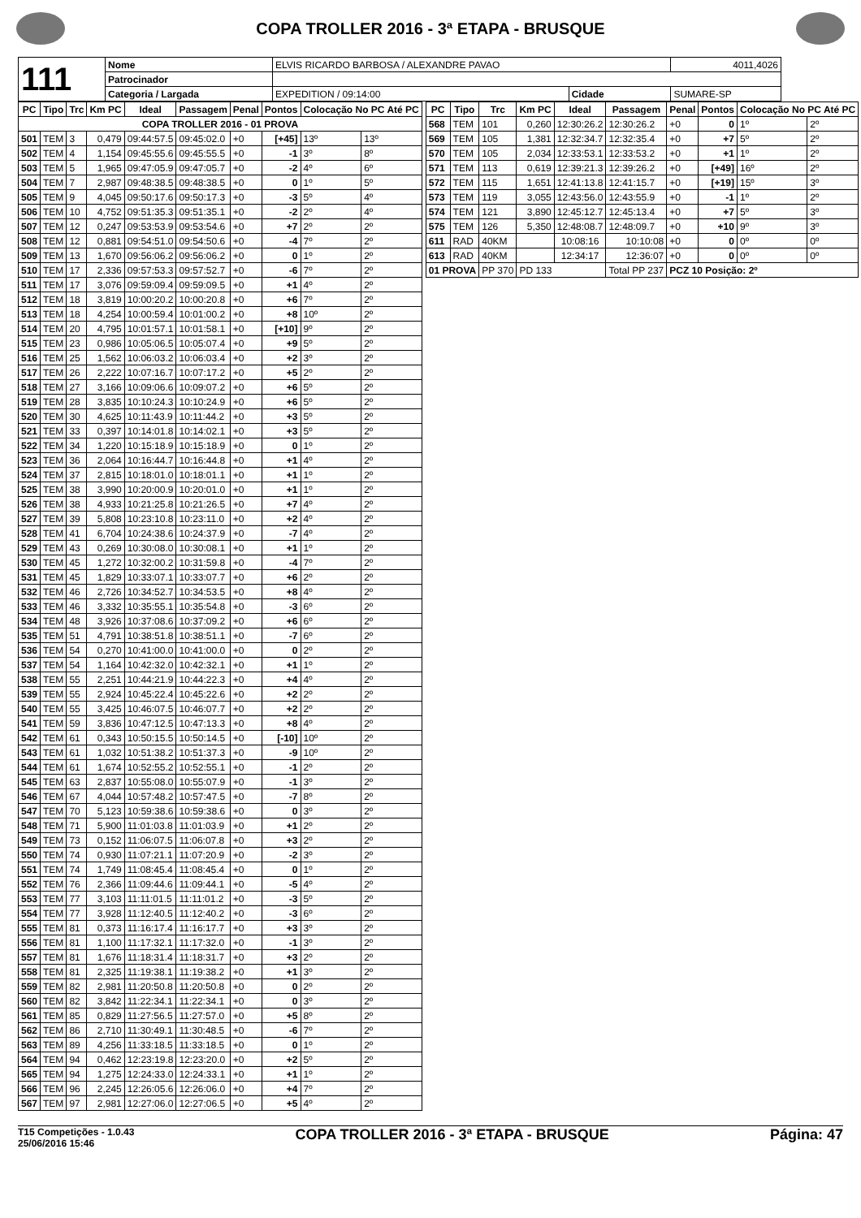COPA TROLLER 2016 - 3ª ETAPA - BRUSQUE
| 111 | Nome | ELVIS RICARDO BARBOSA / ALEXANDRE PAVAO | | | 4011,4026 |
| | Patrocinador | | | | |
| | Categoria / Largada | EXPEDITION / 09:14:00 | Cidade | SUMARE-SP | |
| PC | Tipo | Trc | Km PC | Ideal | Passagem | Penal | Pontos | Colocação No PC Até PC | |
| --- | --- | --- | --- | --- | --- | --- | --- | --- | --- |
| COPA TROLLER 2016 - 01 PROVA | | | | | | | | | |
| 501 | TEM | 3 | 0,479 | 09:44:57.5 | 09:45:02.0 | +0 | [+45] | 13º | 13º |
| 502 | TEM | 4 | 1,154 | 09:45:55.6 | 09:45:55.5 | +0 | -1 | 3º | 8º |
| 503 | TEM | 5 | 1,965 | 09:47:05.9 | 09:47:05.7 | +0 | -2 | 4º | 6º |
| 504 | TEM | 7 | 2,987 | 09:48:38.5 | 09:48:38.5 | +0 | 0 | 1º | 5º |
| 505 | TEM | 9 | 4,045 | 09:50:17.6 | 09:50:17.3 | +0 | -3 | 5º | 4º |
| 506 | TEM | 10 | 4,752 | 09:51:35.3 | 09:51:35.1 | +0 | -2 | 2º | 4º |
| 507 | TEM | 12 | 0,247 | 09:53:53.9 | 09:53:54.6 | +0 | +7 | 2º | 2º |
| 508 | TEM | 12 | 0,881 | 09:54:51.0 | 09:54:50.6 | +0 | -4 | 7º | 2º |
| 509 | TEM | 13 | 1,670 | 09:56:06.2 | 09:56:06.2 | +0 | 0 | 1º | 2º |
| 510 | TEM | 17 | 2,336 | 09:57:53.3 | 09:57:52.7 | +0 | -6 | 7º | 2º |
| 511 | TEM | 17 | 3,076 | 09:59:09.4 | 09:59:09.5 | +0 | +1 | 4º | 2º |
| 512 | TEM | 18 | 3,819 | 10:00:20.2 | 10:00:20.8 | +0 | +6 | 7º | 2º |
| 513 | TEM | 18 | 4,254 | 10:00:59.4 | 10:01:00.2 | +0 | +8 | 10º | 2º |
| 514 | TEM | 20 | 4,795 | 10:01:57.1 | 10:01:58.1 | +0 | [+10] | 9º | 2º |
| 515 | TEM | 23 | 0,986 | 10:05:06.5 | 10:05:07.4 | +0 | +9 | 5º | 2º |
| 516 | TEM | 25 | 1,562 | 10:06:03.2 | 10:06:03.4 | +0 | +2 | 3º | 2º |
| 517 | TEM | 26 | 2,222 | 10:07:16.7 | 10:07:17.2 | +0 | +5 | 2º | 2º |
| 518 | TEM | 27 | 3,166 | 10:09:06.6 | 10:09:07.2 | +0 | +6 | 5º | 2º |
| 519 | TEM | 28 | 3,835 | 10:10:24.3 | 10:10:24.9 | +0 | +6 | 5º | 2º |
| 520 | TEM | 30 | 4,625 | 10:11:43.9 | 10:11:44.2 | +0 | +3 | 5º | 2º |
| 521 | TEM | 33 | 0,397 | 10:14:01.8 | 10:14:02.1 | +0 | +3 | 5º | 2º |
| 522 | TEM | 34 | 1,220 | 10:15:18.9 | 10:15:18.9 | +0 | 0 | 1º | 2º |
| 523 | TEM | 36 | 2,064 | 10:16:44.7 | 10:16:44.8 | +0 | +1 | 4º | 2º |
| 524 | TEM | 37 | 2,815 | 10:18:01.0 | 10:18:01.1 | +0 | +1 | 1º | 2º |
| 525 | TEM | 38 | 3,990 | 10:20:00.9 | 10:20:01.0 | +0 | +1 | 1º | 2º |
| 526 | TEM | 38 | 4,933 | 10:21:25.8 | 10:21:26.5 | +0 | +7 | 4º | 2º |
| 527 | TEM | 39 | 5,808 | 10:23:10.8 | 10:23:11.0 | +0 | +2 | 4º | 2º |
| 528 | TEM | 41 | 6,704 | 10:24:38.6 | 10:24:37.9 | +0 | -7 | 4º | 2º |
| 529 | TEM | 43 | 0,269 | 10:30:08.0 | 10:30:08.1 | +0 | +1 | 1º | 2º |
| 530 | TEM | 45 | 1,272 | 10:32:00.2 | 10:31:59.8 | +0 | -4 | 7º | 2º |
| 531 | TEM | 45 | 1,829 | 10:33:07.1 | 10:33:07.7 | +0 | +6 | 2º | 2º |
| 532 | TEM | 46 | 2,726 | 10:34:52.7 | 10:34:53.5 | +0 | +8 | 4º | 2º |
| 533 | TEM | 46 | 3,332 | 10:35:55.1 | 10:35:54.8 | +0 | -3 | 6º | 2º |
| 534 | TEM | 48 | 3,926 | 10:37:08.6 | 10:37:09.2 | +0 | +6 | 6º | 2º |
| 535 | TEM | 51 | 4,791 | 10:38:51.8 | 10:38:51.1 | +0 | -7 | 6º | 2º |
| 536 | TEM | 54 | 0,270 | 10:41:00.0 | 10:41:00.0 | +0 | 0 | 2º | 2º |
| 537 | TEM | 54 | 1,164 | 10:42:32.0 | 10:42:32.1 | +0 | +1 | 1º | 2º |
| 538 | TEM | 55 | 2,251 | 10:44:21.9 | 10:44:22.3 | +0 | +4 | 4º | 2º |
| 539 | TEM | 55 | 2,924 | 10:45:22.4 | 10:45:22.6 | +0 | +2 | 2º | 2º |
| 540 | TEM | 55 | 3,425 | 10:46:07.5 | 10:46:07.7 | +0 | +2 | 2º | 2º |
| 541 | TEM | 59 | 3,836 | 10:47:12.5 | 10:47:13.3 | +0 | +8 | 4º | 2º |
| 542 | TEM | 61 | 0,343 | 10:50:15.5 | 10:50:14.5 | +0 | [-10] | 10º | 2º |
| 543 | TEM | 61 | 1,032 | 10:51:38.2 | 10:51:37.3 | +0 | -9 | 10º | 2º |
| 544 | TEM | 61 | 1,674 | 10:52:55.2 | 10:52:55.1 | +0 | -1 | 2º | 2º |
| 545 | TEM | 63 | 2,837 | 10:55:08.0 | 10:55:07.9 | +0 | -1 | 3º | 2º |
| 546 | TEM | 67 | 4,044 | 10:57:48.2 | 10:57:47.5 | +0 | -7 | 8º | 2º |
| 547 | TEM | 70 | 5,123 | 10:59:38.6 | 10:59:38.6 | +0 | 0 | 3º | 2º |
| 548 | TEM | 71 | 5,900 | 11:01:03.8 | 11:01:03.9 | +0 | +1 | 2º | 2º |
| 549 | TEM | 73 | 0,152 | 11:06:07.5 | 11:06:07.8 | +0 | +3 | 2º | 2º |
| 550 | TEM | 74 | 0,930 | 11:07:21.1 | 11:07:20.9 | +0 | -2 | 3º | 2º |
| 551 | TEM | 74 | 1,749 | 11:08:45.4 | 11:08:45.4 | +0 | 0 | 1º | 2º |
| 552 | TEM | 76 | 2,366 | 11:09:44.6 | 11:09:44.1 | +0 | -5 | 4º | 2º |
| 553 | TEM | 77 | 3,103 | 11:11:01.5 | 11:11:01.2 | +0 | -3 | 5º | 2º |
| 554 | TEM | 77 | 3,928 | 11:12:40.5 | 11:12:40.2 | +0 | -3 | 6º | 2º |
| 555 | TEM | 81 | 0,373 | 11:16:17.4 | 11:16:17.7 | +0 | +3 | 3º | 2º |
| 556 | TEM | 81 | 1,100 | 11:17:32.1 | 11:17:32.0 | +0 | -1 | 3º | 2º |
| 557 | TEM | 81 | 1,676 | 11:18:31.4 | 11:18:31.7 | +0 | +3 | 2º | 2º |
| 558 | TEM | 81 | 2,325 | 11:19:38.1 | 11:19:38.2 | +0 | +1 | 3º | 2º |
| 559 | TEM | 82 | 2,981 | 11:20:50.8 | 11:20:50.8 | +0 | 0 | 2º | 2º |
| 560 | TEM | 82 | 3,842 | 11:22:34.1 | 11:22:34.1 | +0 | 0 | 3º | 2º |
| 561 | TEM | 85 | 0,829 | 11:27:56.5 | 11:27:57.0 | +0 | +5 | 8º | 2º |
| 562 | TEM | 86 | 2,710 | 11:30:49.1 | 11:30:48.5 | +0 | -6 | 7º | 2º |
| 563 | TEM | 89 | 4,256 | 11:33:18.5 | 11:33:18.5 | +0 | 0 | 1º | 2º |
| 564 | TEM | 94 | 0,462 | 12:23:19.8 | 12:23:20.0 | +0 | +2 | 5º | 2º |
| 565 | TEM | 94 | 1,275 | 12:24:33.0 | 12:24:33.1 | +0 | +1 | 1º | 2º |
| 566 | TEM | 96 | 2,245 | 12:26:05.6 | 12:26:06.0 | +0 | +4 | 7º | 2º |
| 567 | TEM | 97 | 2,981 | 12:27:06.0 | 12:27:06.5 | +0 | +5 | 4º | 2º |
| PC | Tipo | Trc | Km PC | Ideal | Passagem | Penal | Pontos | Colocação No PC Até PC | |
| --- | --- | --- | --- | --- | --- | --- | --- | --- | --- |
| 568 | TEM | 101 | 0,260 | 12:30:26.2 | 12:30:26.2 | +0 | 0 | 1º | 2º |
| 569 | TEM | 105 | 1,381 | 12:32:34.7 | 12:32:35.4 | +0 | +7 | 5º | 2º |
| 570 | TEM | 105 | 2,034 | 12:33:53.1 | 12:33:53.2 | +0 | +1 | 1º | 2º |
| 571 | TEM | 113 | 0,619 | 12:39:21.3 | 12:39:26.2 | +0 | [+49] | 16º | 2º |
| 572 | TEM | 115 | 1,651 | 12:41:13.8 | 12:41:15.7 | +0 | [+19] | 15º | 3º |
| 573 | TEM | 119 | 3,055 | 12:43:56.0 | 12:43:55.9 | +0 | -1 | 1º | 2º |
| 574 | TEM | 121 | 3,890 | 12:45:12.7 | 12:45:13.4 | +0 | +7 | 5º | 3º |
| 575 | TEM | 126 | 5,350 | 12:48:08.7 | 12:48:09.7 | +0 | +10 | 9º | 3º |
| 611 | RAD | 40KM | | 10:08:16 | 10:10:08 | +0 | 0 | 0º | 0º |
| 613 | RAD | 40KM | | 12:34:17 | 12:36:07 | +0 | 0 | 0º | 0º |
| 01 PROVA | | PP 370 | PD 133 | | Total PP 237 | PCZ 10 Posição: 2º | | | |
T15 Competições - 1.0.43
25/06/2016 15:46 COPA TROLLER 2016 - 3ª ETAPA - BRUSQUE Página: 47